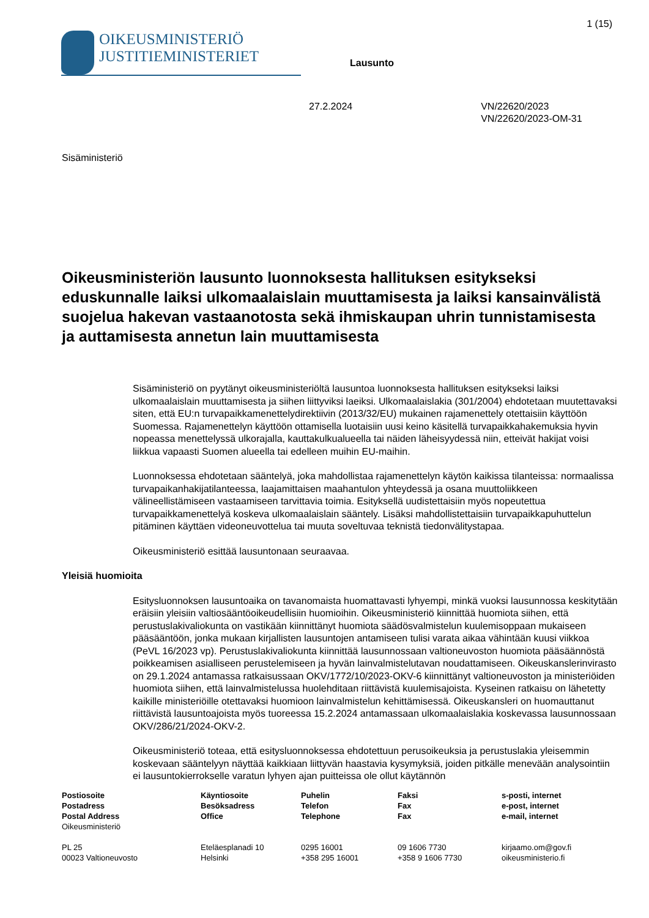1 (15)
OIKEUSMINISTERIÖ
JUSTITIEMINISTERIET
Lausunto
27.2.2024 VN/22620/2023
VN/22620/2023-OM-31
Sisäministeriö
Oikeusministeriön lausunto luonnoksesta hallituksen esitykseksi eduskunnalle laiksi ulkomaalaislain muuttamisesta ja laiksi kansainvälistä suojelua hakevan vastaanotosta sekä ihmiskaupan uhrin tunnistamisesta ja auttamisesta annetun lain muuttamisesta
Sisäministeriö on pyytänyt oikeusministeriöltä lausuntoa luonnoksesta hallituksen esitykseksi laiksi ulkomaalaislain muuttamisesta ja siihen liittyviksi laeiksi. Ulkomaalaislakia (301/2004) ehdotetaan muutettavaksi siten, että EU:n turvapaikkamenettelydirektiivin (2013/32/EU) mukainen rajamenettely otettaisiin käyttöön Suomessa. Rajamenettelyn käyttöön ottamisella luotaisiin uusi keino käsitellä turvapaikkahakemuksia hyvin nopeassa menettelyssä ulkorajalla, kauttakulkualueella tai näiden läheisyydessä niin, etteivät hakijat voisi liikkua vapaasti Suomen alueella tai edelleen muihin EU-maihin.
Luonnoksessa ehdotetaan sääntelyä, joka mahdollistaa rajamenettelyn käytön kaikissa tilanteissa: normaalissa turvapaikanhakijatilanteessa, laajamittaisen maahantulon yhteydessä ja osana muuttoliikkeen välineellistämiseen vastaamiseen tarvittavia toimia. Esityksellä uudistettaisiin myös nopeutettua turvapaikkamenettelyä koskeva ulkomaalaislain sääntely. Lisäksi mahdollistettaisiin turvapaikkapuhuttelun pitäminen käyttäen videoneuvottelua tai muuta soveltuvaa teknistä tiedonvälitystapaa.
Oikeusministeriö esittää lausuntonaan seuraavaa.
Yleisiä huomioita
Esitysluonnoksen lausuntoaika on tavanomaista huomattavasti lyhyempi, minkä vuoksi lausunnossa keskitytään eräisiin yleisiin valtiosääntöoikeudellisiin huomioihin. Oikeusministeriö kiinnittää huomiota siihen, että perustuslakivaliokunta on vastikään kiinnittänyt huomiota säädösvalmistelun kuulemisoppaan mukaiseen pääsääntöön, jonka mukaan kirjallisten lausuntojen antamiseen tulisi varata aikaa vähintään kuusi viikkoa (PeVL 16/2023 vp). Perustuslakivaliokunta kiinnittää lausunnossaan valtioneuvoston huomiota pääsäännöstä poikkeamisen asialliseen perustelemiseen ja hyvän lainvalmistelutavan noudattamiseen. Oikeuskanslerinvirasto on 29.1.2024 antamassa ratkaisussaan OKV/1772/10/2023-OKV-6 kiinnittänyt valtioneuvoston ja ministeriöiden huomiota siihen, että lainvalmistelussa huolehditaan riittävistä kuulemisajoista. Kyseinen ratkaisu on lähetetty kaikille ministeriöille otettavaksi huomioon lainvalmistelun kehittämisessä. Oikeuskansleri on huomauttanut riittävistä lausuntoajoista myös tuoreessa 15.2.2024 antamassaan ulkomaalaislakia koskevassa lausunnossaan OKV/286/21/2024-OKV-2.
Oikeusministeriö toteaa, että esitysluonnoksessa ehdotettuun perusoikeuksia ja perustuslakia yleisemmin koskevaan sääntelyyn näyttää kaikkiaan liittyvän haastavia kysymyksiä, joiden pitkälle menevään analysointiin ei lausuntokierrokselle varatun lyhyen ajan puitteissa ole ollut käytännön
Postiosoite
Postadress
Postal Address
Oikeusministeriö
PL 25
00023 Valtioneuvosto
Käyntiosoite
Besöksadress
Office
Eteläesplanadi 10
Helsinki
Puhelin
Telefon
Telephone
0295 16001
+358 295 16001
Faksi
Fax
Fax
09 1606 7730
+358 9 1606 7730
s-posti, internet
e-post, internet
e-mail, internet
kirjaamo.om@gov.fi
oikeusministerio.fi